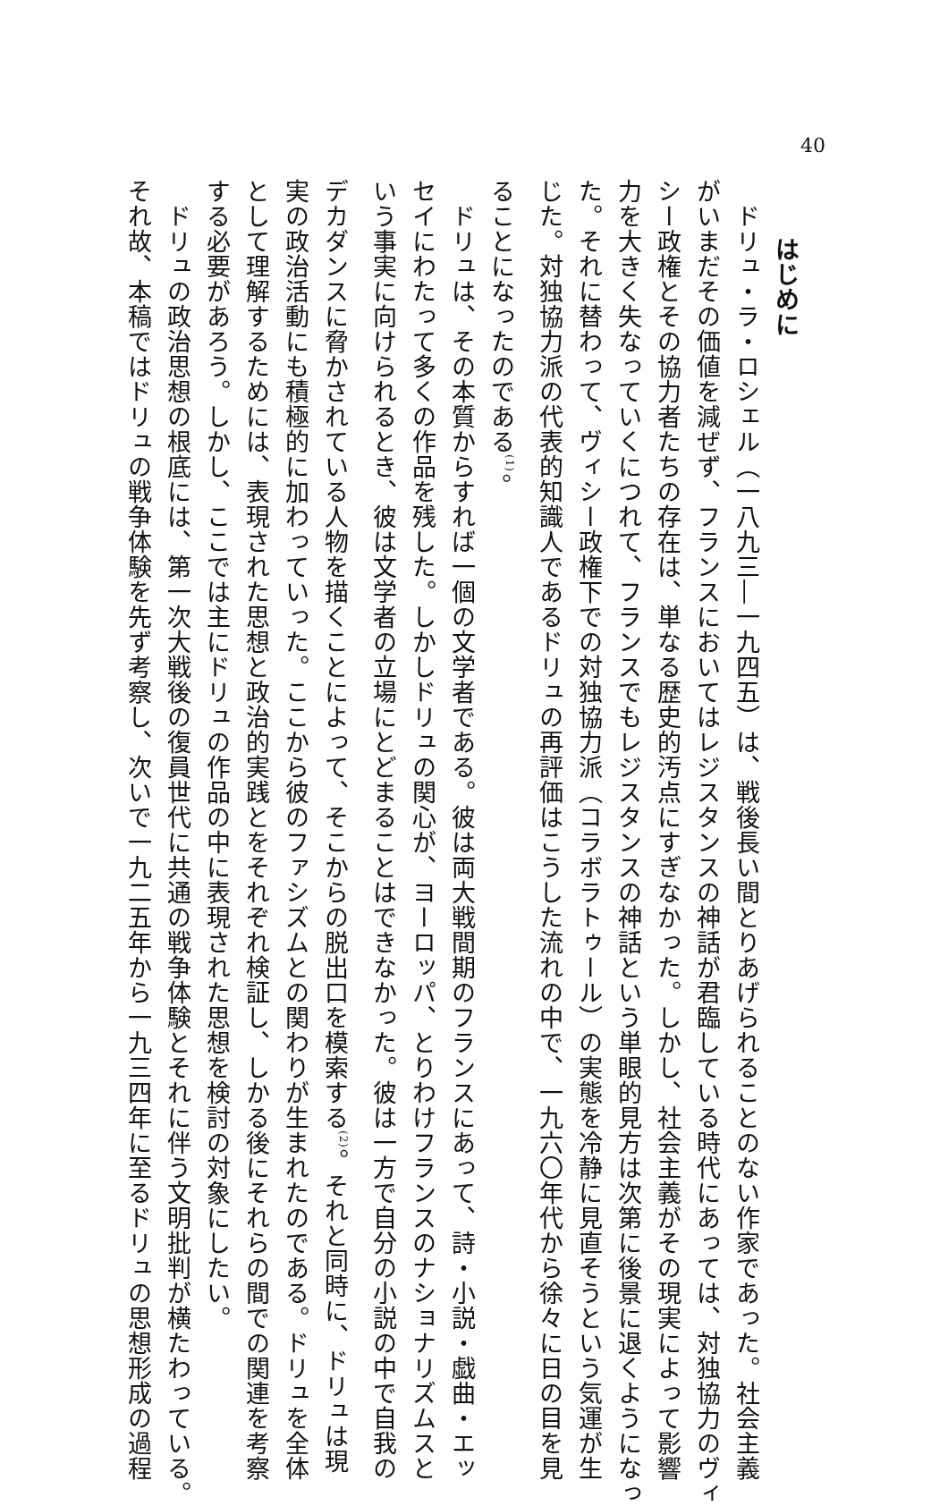40
はじめに
ドリュ・ラ・ロシェル（一八九三―一九四五）は、戦後長い間とりあげられることのない作家であった。社会主義
がいまだその価値を減ぜず、フランスにおいてはレジスタンスの神話が君臨している時代にあっては、対独協力のヴィ
シー政権とその協力者たちの存在は、単なる歴史的汚点にすぎなかった。しかし、社会主義がその現実によって影響
力を大きく失なっていくにつれて、フランスでもレジスタンスの神話という単眼的見方は次第に後景に退くようになっ
た。それに替わって、ヴィシー政権下での対独協力派（コラボラトゥール）の実態を冷静に見直そうという気運が生
じた。対独協力派の代表的知識人であるドリュの再評価はこうした流れの中で、一九六〇年代から徐々に日の目を見
ることになったのである<sup>(1)</sup>。
ドリュは、その本質からすれば一個の文学者である。彼は両大戦間期のフランスにあって、詩・小説・戯曲・エッ
セイにわたって多くの作品を残した。しかしドリュの関心が、ヨーロッパ、とりわけフランスのナショナリズムスと
いう事実に向けられるとき、彼は文学者の立場にとどまることはできなかった。彼は一方で自分の小説の中で自我の
デカダンスに脅かされている人物を描くことによって、そこからの脱出口を模索する<sup>(2)</sup>。それと同時に、ドリュは現
実の政治活動にも積極的に加わっていった。ここから彼のファシズムとの関わりが生まれたのである。ドリュを全体
として理解するためには、表現された思想と政治的実践とをそれぞれ検証し、しかる後にそれらの間での関連を考察
する必要があろう。しかし、ここでは主にドリュの作品の中に表現された思想を検討の対象にしたい。
ドリュの政治思想の根底には、第一次大戦後の復員世代に共通の戦争体験とそれに伴う文明批判が横たわっている。
それ故、本稿ではドリュの戦争体験を先ず考察し、次いで一九二五年から一九三四年に至るドリュの思想形成の過程